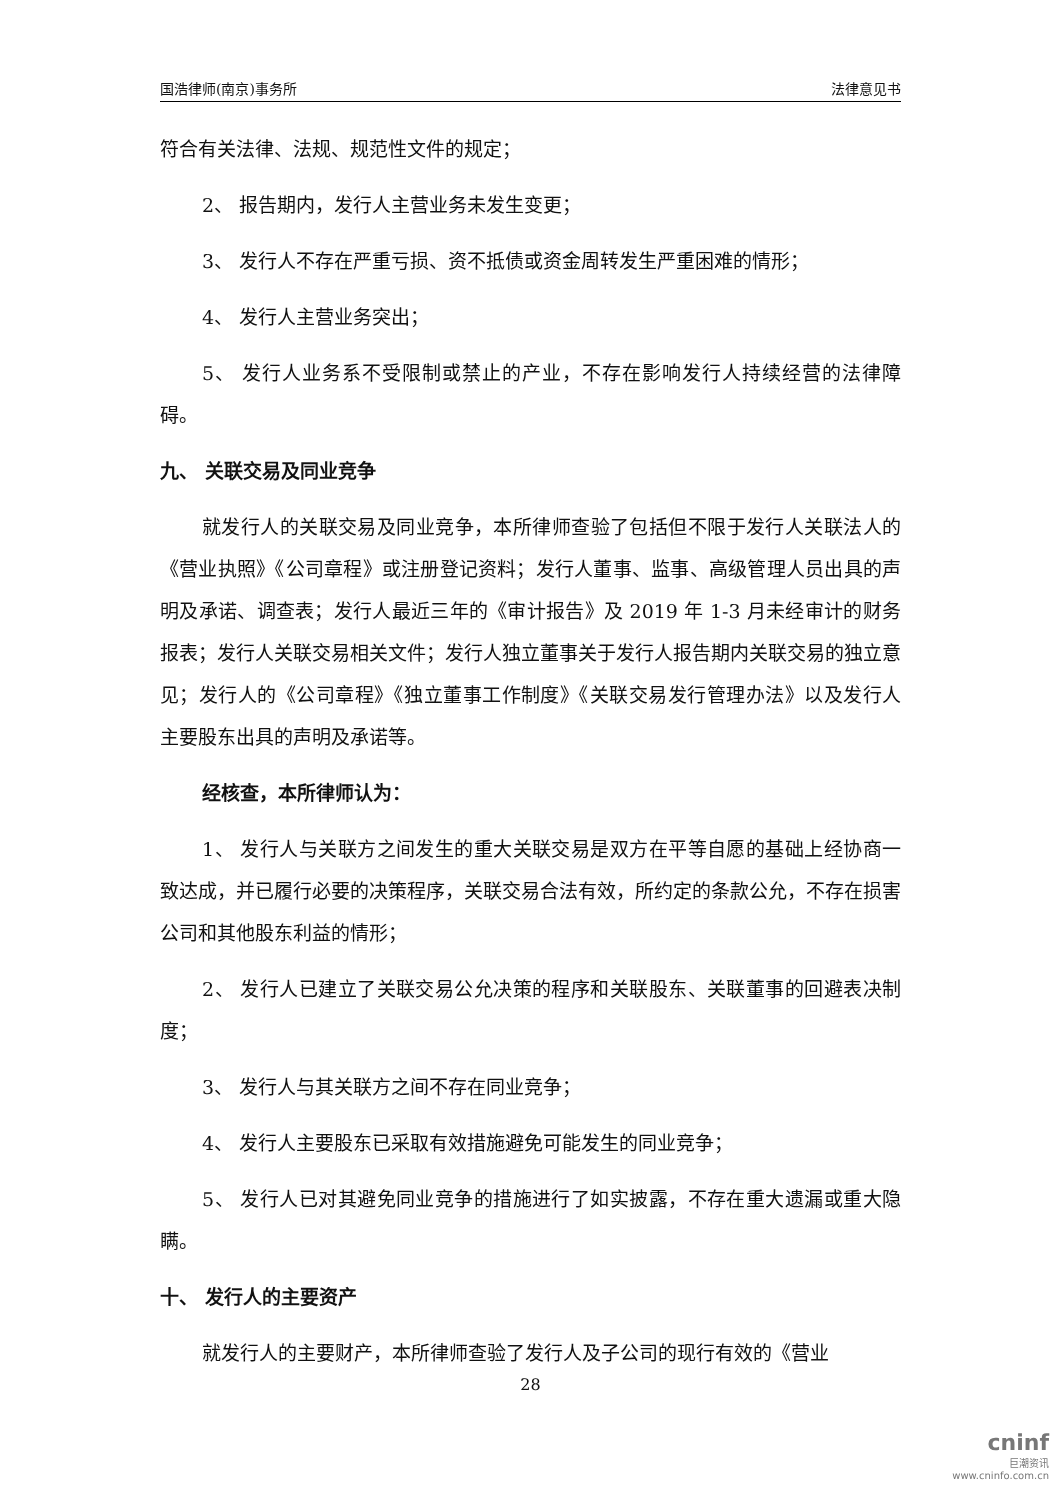国浩律师(南京)事务所 法律意见书
符合有关法律、法规、规范性文件的规定；
2、 报告期内，发行人主营业务未发生变更；
3、 发行人不存在严重亏损、资不抵债或资金周转发生严重困难的情形；
4、 发行人主营业务突出；
5、 发行人业务系不受限制或禁止的产业，不存在影响发行人持续经营的法律障碍。
九、 关联交易及同业竞争
就发行人的关联交易及同业竞争，本所律师查验了包括但不限于发行人关联法人的《营业执照》《公司章程》或注册登记资料；发行人董事、监事、高级管理人员出具的声明及承诺、调查表；发行人最近三年的《审计报告》及 2019 年 1-3 月未经审计的财务报表；发行人关联交易相关文件；发行人独立董事关于发行人报告期内关联交易的独立意见；发行人的《公司章程》《独立董事工作制度》《关联交易发行管理办法》以及发行人主要股东出具的声明及承诺等。
经核查，本所律师认为：
1、 发行人与关联方之间发生的重大关联交易是双方在平等自愿的基础上经协商一致达成，并已履行必要的决策程序，关联交易合法有效，所约定的条款公允，不存在损害公司和其他股东利益的情形；
2、 发行人已建立了关联交易公允决策的程序和关联股东、关联董事的回避表决制度；
3、 发行人与其关联方之间不存在同业竞争；
4、 发行人主要股东已采取有效措施避免可能发生的同业竞争；
5、 发行人已对其避免同业竞争的措施进行了如实披露，不存在重大遗漏或重大隐瞒。
十、 发行人的主要资产
就发行人的主要财产，本所律师查验了发行人及子公司的现行有效的《营业
28
cninf
巨潮资讯
www.cninfo.com.cn